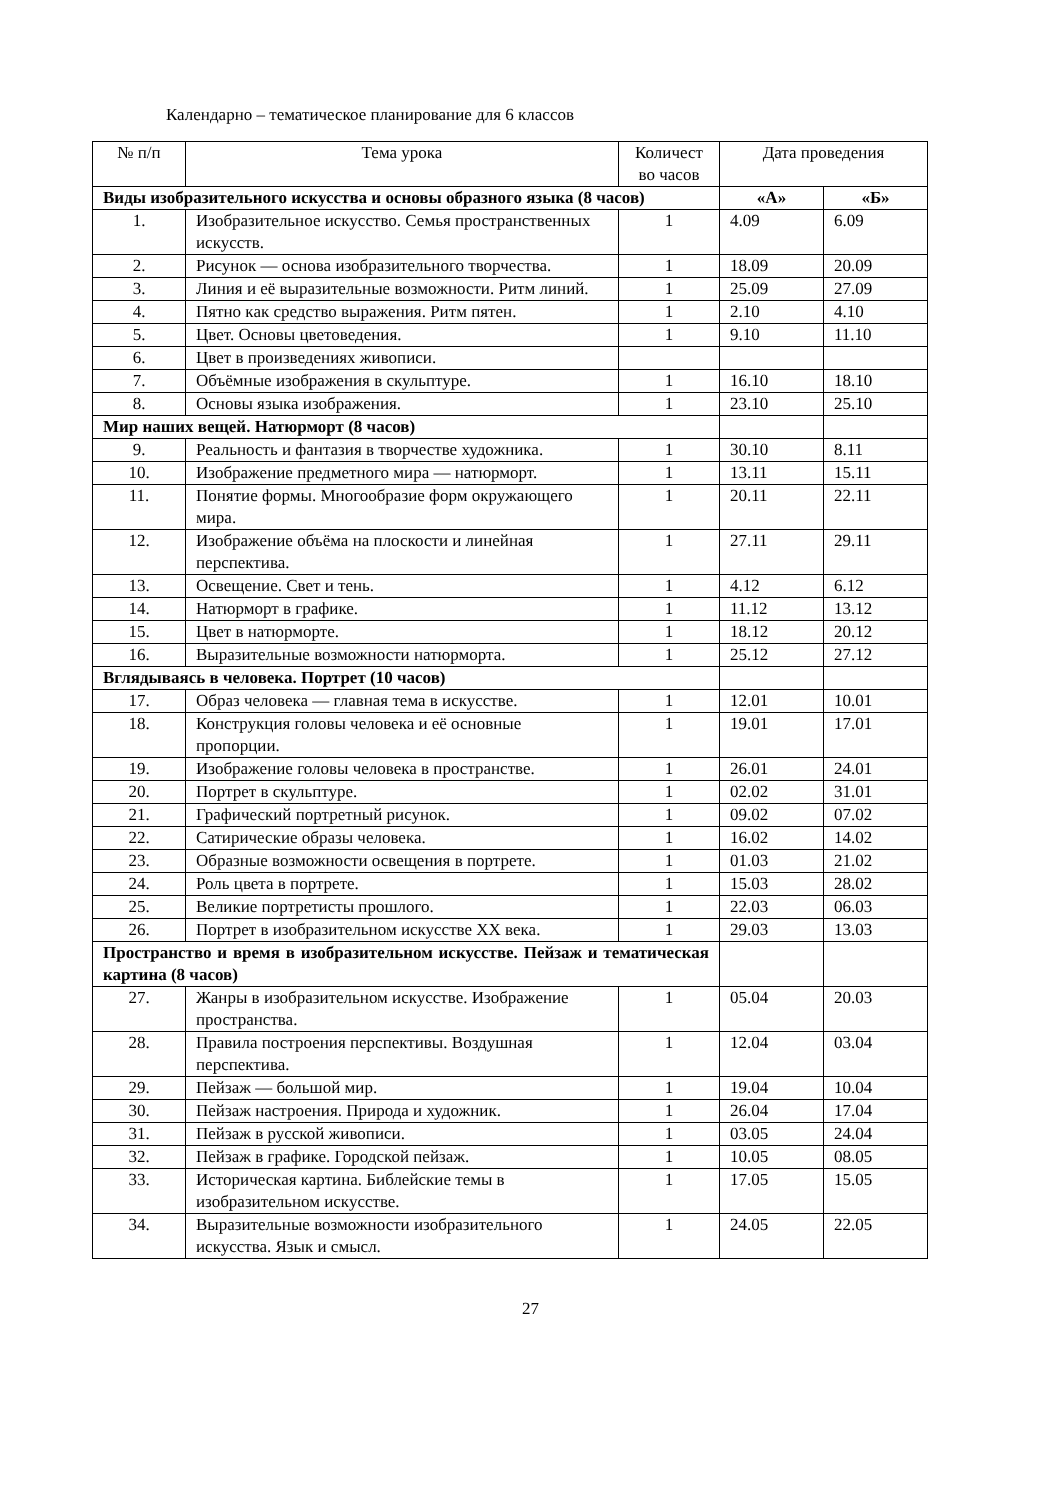Календарно – тематическое планирование для 6 классов
| № п/п | Тема урока | Количест во часов | Дата проведения | |
| --- | --- | --- | --- | --- |
| Виды изобразительного искусства и основы образного языка (8 часов) | | | «А» | «Б» |
| 1. | Изобразительное искусство. Семья пространственных искусств. | 1 | 4.09 | 6.09 |
| 2. | Рисунок — основа изобразительного творчества. | 1 | 18.09 | 20.09 |
| 3. | Линия и её выразительные возможности. Ритм линий. | 1 | 25.09 | 27.09 |
| 4. | Пятно как средство выражения. Ритм пятен. | 1 | 2.10 | 4.10 |
| 5. | Цвет. Основы цветоведения. | 1 | 9.10 | 11.10 |
| 6. | Цвет в произведениях живописи. | | | |
| 7. | Объёмные изображения в скульптуре. | 1 | 16.10 | 18.10 |
| 8. | Основы языка изображения. | 1 | 23.10 | 25.10 |
| Мир наших вещей. Натюрморт (8 часов) | | | | |
| 9. | Реальность и фантазия в творчестве художника. | 1 | 30.10 | 8.11 |
| 10. | Изображение предметного мира — натюрморт. | 1 | 13.11 | 15.11 |
| 11. | Понятие формы. Многообразие форм окружающего мира. | 1 | 20.11 | 22.11 |
| 12. | Изображение объёма на плоскости и линейная перспектива. | 1 | 27.11 | 29.11 |
| 13. | Освещение. Свет и тень. | 1 | 4.12 | 6.12 |
| 14. | Натюрморт в графике. | 1 | 11.12 | 13.12 |
| 15. | Цвет в натюрморте. | 1 | 18.12 | 20.12 |
| 16. | Выразительные возможности натюрморта. | 1 | 25.12 | 27.12 |
| Вглядываясь в человека. Портрет (10 часов) | | | | |
| 17. | Образ человека — главная тема в искусстве. | 1 | 12.01 | 10.01 |
| 18. | Конструкция головы человека и её основные пропорции. | 1 | 19.01 | 17.01 |
| 19. | Изображение головы человека в пространстве. | 1 | 26.01 | 24.01 |
| 20. | Портрет в скульптуре. | 1 | 02.02 | 31.01 |
| 21. | Графический портретный рисунок. | 1 | 09.02 | 07.02 |
| 22. | Сатирические образы человека. | 1 | 16.02 | 14.02 |
| 23. | Образные возможности освещения в портрете. | 1 | 01.03 | 21.02 |
| 24. | Роль цвета в портрете. | 1 | 15.03 | 28.02 |
| 25. | Великие портретисты прошлого. | 1 | 22.03 | 06.03 |
| 26. | Портрет в изобразительном искусстве XX века. | 1 | 29.03 | 13.03 |
| Пространство и время в изобразительном искусстве. Пейзаж и тематическая картина (8 часов) | | | | |
| 27. | Жанры в изобразительном искусстве. Изображение пространства. | 1 | 05.04 | 20.03 |
| 28. | Правила построения перспективы. Воздушная перспектива. | 1 | 12.04 | 03.04 |
| 29. | Пейзаж — большой мир. | 1 | 19.04 | 10.04 |
| 30. | Пейзаж настроения. Природа и художник. | 1 | 26.04 | 17.04 |
| 31. | Пейзаж в русской живописи. | 1 | 03.05 | 24.04 |
| 32. | Пейзаж в графике. Городской пейзаж. | 1 | 10.05 | 08.05 |
| 33. | Историческая картина. Библейские темы в изобразительном искусстве. | 1 | 17.05 | 15.05 |
| 34. | Выразительные возможности изобразительного искусства. Язык и смысл. | 1 | 24.05 | 22.05 |
27